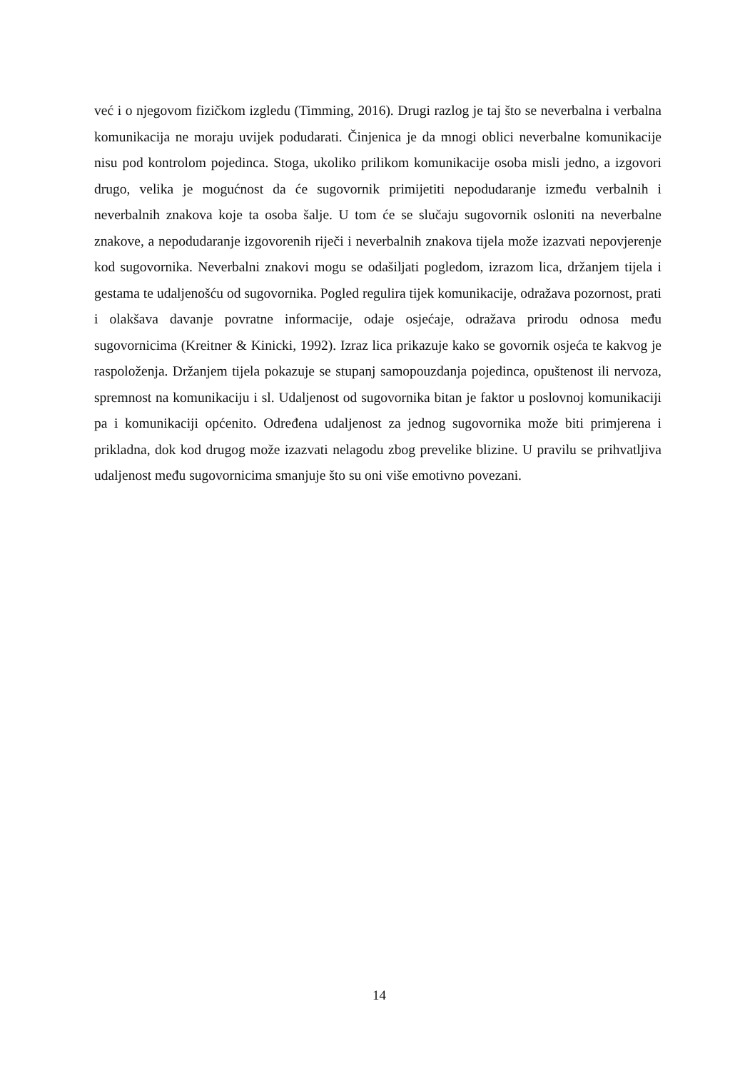već i o njegovom fizičkom izgledu (Timming, 2016). Drugi razlog je taj što se neverbalna i verbalna komunikacija ne moraju uvijek podudarati. Činjenica je da mnogi oblici neverbalne komunikacije nisu pod kontrolom pojedinca. Stoga, ukoliko prilikom komunikacije osoba misli jedno, a izgovori drugo, velika je mogućnost da će sugovornik primijetiti nepodudaranje između verbalnih i neverbalnih znakova koje ta osoba šalje. U tom će se slučaju sugovornik osloniti na neverbalne znakove, a nepodudaranje izgovorenih riječi i neverbalnih znakova tijela može izazvati nepovjerenje kod sugovornika. Neverbalni znakovi mogu se odašiljati pogledom, izrazom lica, držanjem tijela i gestama te udaljenošću od sugovornika. Pogled regulira tijek komunikacije, odražava pozornost, prati i olakšava davanje povratne informacije, odaje osjećaje, odražava prirodu odnosa među sugovornicima (Kreitner & Kinicki, 1992). Izraz lica prikazuje kako se govornik osjeća te kakvog je raspoloženja. Držanjem tijela pokazuje se stupanj samopouzdanja pojedinca, opuštenost ili nervoza, spremnost na komunikaciju i sl. Udaljenost od sugovornika bitan je faktor u poslovnoj komunikaciji pa i komunikaciji općenito. Određena udaljenost za jednog sugovornika može biti primjerena i prikladna, dok kod drugog može izazvati nelagodu zbog prevelike blizine. U pravilu se prihvatljiva udaljenost među sugovornicima smanjuje što su oni više emotivno povezani.
14